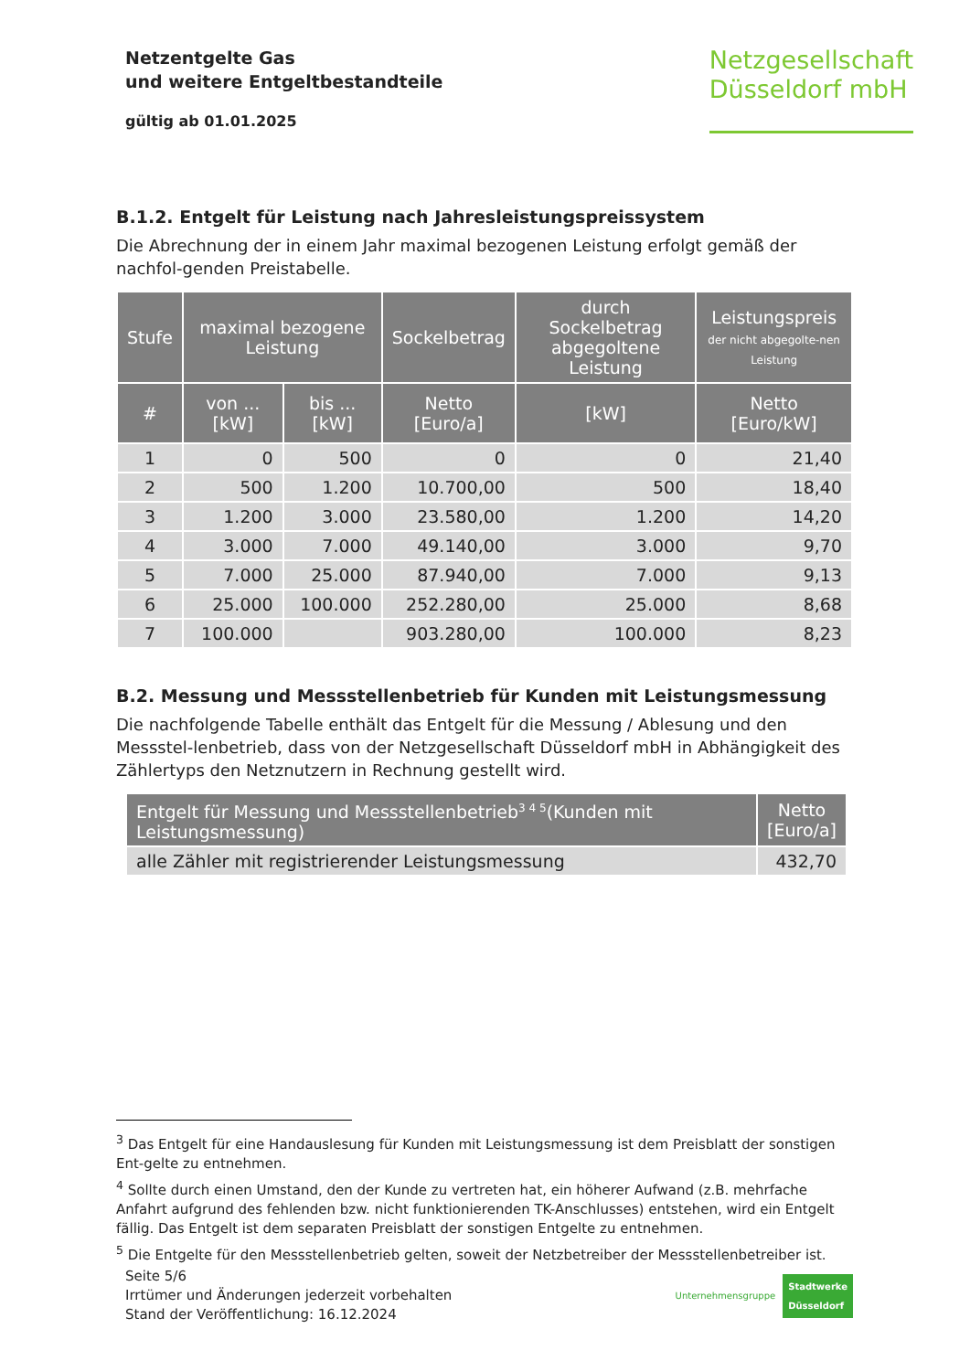Netzentgelte Gas
und weitere Entgeltbestandteile
gültig ab 01.01.2025
Netzgesellschaft
Düsseldorf mbH
B.1.2. Entgelt für Leistung nach Jahresleistungspreissystem
Die Abrechnung der in einem Jahr maximal bezogenen Leistung erfolgt gemäß der nachfol-gen­den Preistabelle.
| Stufe | maximal bezogene Leistung | | Sockelbetrag | durch Sockelbetrag abgegoltene Leistung | Leistungspreis der nicht abgegolte-nen Leistung |
| --- | --- | --- | --- | --- | --- |
| # | von ... [kW] | bis ... [kW] | Netto [Euro/a] | [kW] | Netto [Euro/kW] |
| 1 | 0 | 500 | 0 | 0 | 21,40 |
| 2 | 500 | 1.200 | 10.700,00 | 500 | 18,40 |
| 3 | 1.200 | 3.000 | 23.580,00 | 1.200 | 14,20 |
| 4 | 3.000 | 7.000 | 49.140,00 | 3.000 | 9,70 |
| 5 | 7.000 | 25.000 | 87.940,00 | 7.000 | 9,13 |
| 6 | 25.000 | 100.000 | 252.280,00 | 25.000 | 8,68 |
| 7 | 100.000 | | 903.280,00 | 100.000 | 8,23 |
B.2. Messung und Messstellenbetrieb für Kunden mit Leistungsmessung
Die nachfolgende Tabelle enthält das Entgelt für die Messung / Ablesung und den Messstel-lenbetrieb, dass von der Netzgesellschaft Düsseldorf mbH in Abhängigkeit des Zählertyps den Netznutzern in Rechnung gestellt wird.
| Entgelt für Messung und Messstellenbetrieb<sup>3 4 5</sup>(Kunden mit Leistungsmessung) | Netto [Euro/a] |
| --- | --- |
| alle Zähler mit registrierender Leistungsmessung | 432,70 |
<sup>3</sup> Das Entgelt für eine Handauslesung für Kunden mit Leistungsmessung ist dem Preisblatt der sonstigen Ent-gelte zu entnehmen.
<sup>4</sup> Sollte durch einen Umstand, den der Kunde zu vertreten hat, ein höherer Aufwand (z.B. mehrfache Anfahrt aufgrund des fehlenden bzw. nicht funktionierenden TK-Anschlusses) entstehen, wird ein Entgelt fällig. Das Entgelt ist dem separaten Preisblatt der sonstigen Entgelte zu entnehmen.
<sup>5</sup> Die Entgelte für den Messstellenbetrieb gelten, soweit der Netzbetreiber der Messstellenbetreiber ist.
Seite 5/6
Irrtümer und Änderungen jederzeit vorbehalten
Stand der Veröffentlichung: 16.12.2024
Unternehmensgruppe Stadtwerke
Düsseldorf